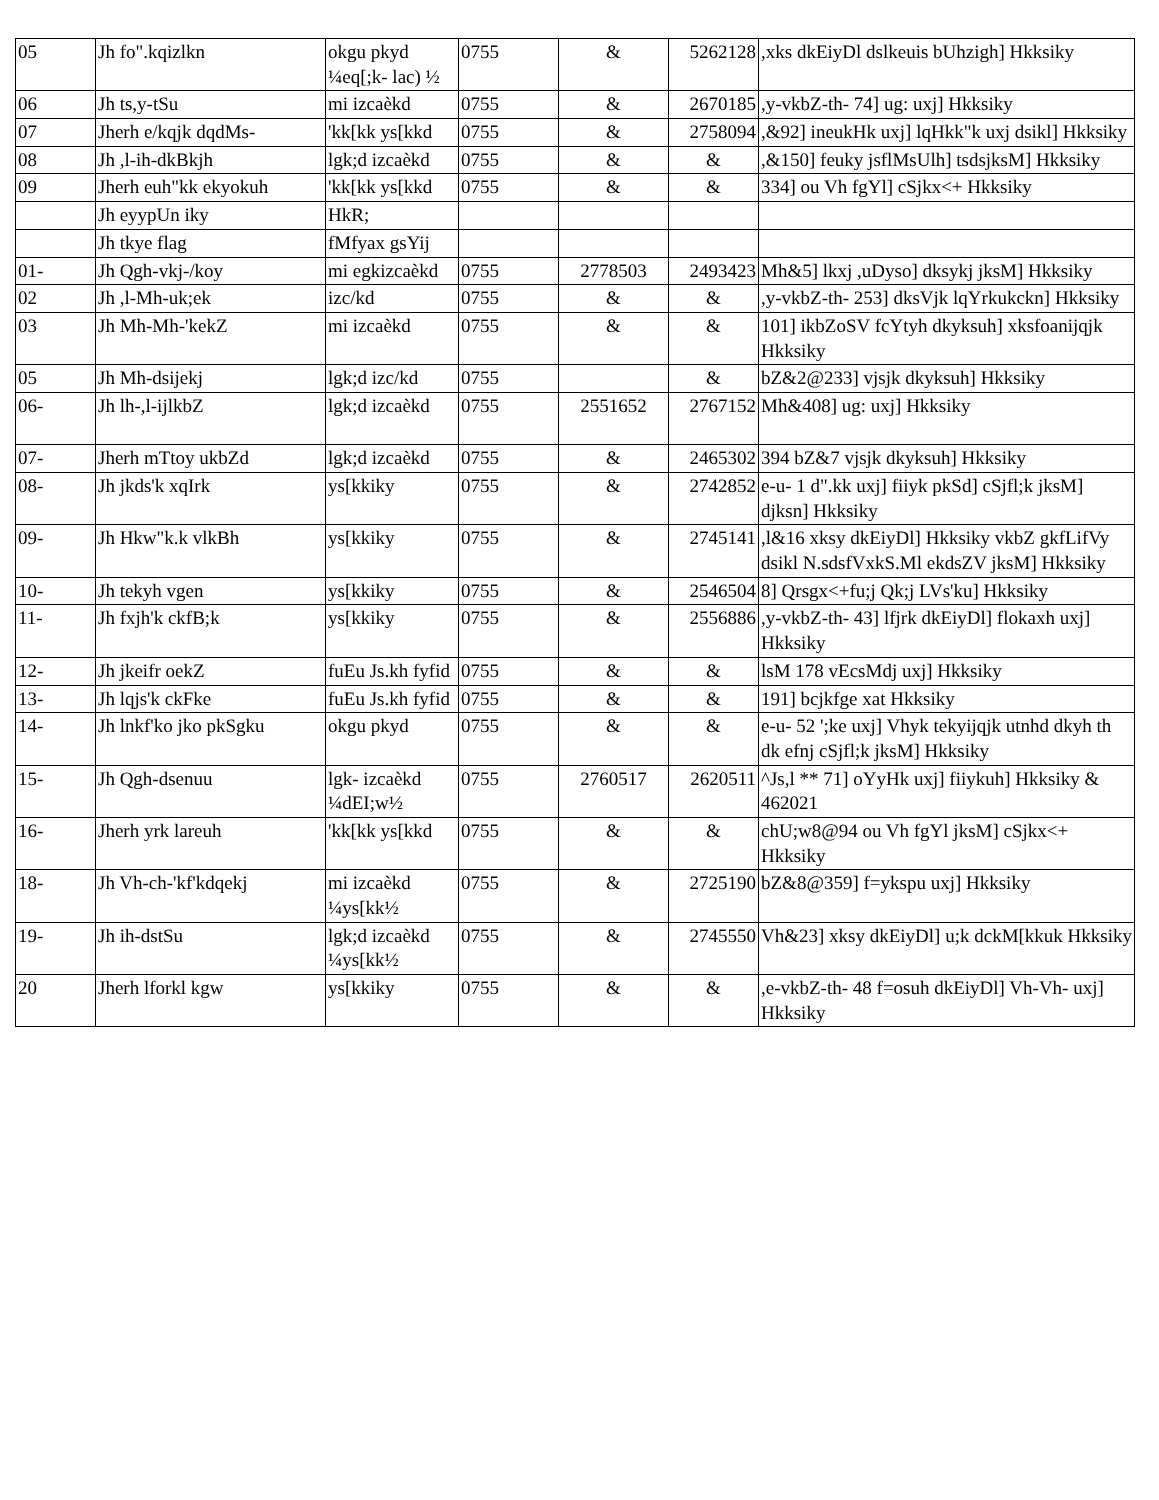| 05 | Jh fo".kqizlkn | okgu pkyd ¼eq[;k- lac) ½ | 0755 | & | 5262128 | ,xks dkEiyDl dslkeuis bUhzigh] Hkksiky |
| 06 | Jh ts,y-tSu | mi izcaèkd | 0755 | & | 2670185 | ,y-vkbZ-th- 74] ug: uxj] Hkksiky |
| 07 | Jherh e/kqjk dqdMs- | 'kk[kk ys[kkd | 0755 | & | 2758094 | ,&92] ineukHk uxj] lqHkk"k uxj dsikl] Hkksiky |
| 08 | Jh ,l-ih-dkBkjh | lgk;d izcaèkd | 0755 | & | & | ,&150] feuky jsflMsUlh] tsdsjksM] Hkksiky |
| 09 | Jherh euh"kk ekyokuh | 'kk[kk ys[kkd | 0755 | & | & | 334] ou Vh fgYl] cSjkx<+ Hkksiky |
| | Jh eyypUn iky | HkR; | | | | |
| | Jh tkye flag | fMfyax gsYij | | | | |
| 01- | Jh Qgh-vkj-/koy | mi egkizcaèkd | 0755 | 2778503 | 2493423 | Mh&5] lkxj ,uDyso] dksykj jksM] Hkksiky |
| 02 | Jh ,l-Mh-uk;ek | izc/kd | 0755 | & | & | ,y-vkbZ-th- 253] dksVjk lqYrkukckn] Hkksiky |
| 03 | Jh Mh-Mh-'kekZ | mi izcaèkd | 0755 | & | & | 101] ikbZoSV fcYtyh dkyksuh] xksfoanijqjk Hkksiky |
| 05 | Jh Mh-dsijekj | lgk;d izc/kd | 0755 | | & | bZ&2@233] vjsjk dkyksuh] Hkksiky |
| 06- | Jh lh-,l-ijlkbZ | lgk;d izcaèkd | 0755 | 2551652 | 2767152 | Mh&408] ug: uxj] Hkksiky |
| 07- | Jherh mTtoy ukbZd | lgk;d izcaèkd | 0755 | & | 2465302 | 394 bZ&7 vjsjk dkyksuh] Hkksiky |
| 08- | Jh jkds'k xqIrk | ys[kkiky | 0755 | & | 2742852 | e-u- 1 d".kk uxj] fiiyk pkSd] cSjfl;k jksM] djksn] Hkksiky |
| 09- | Jh Hkw"k.k vlkBh | ys[kkiky | 0755 | & | 2745141 | ,l&16 xksy dkEiyDl] Hkksiky vkbZ gkfLifVy dsikl N.sdsfVxkS.Ml ekdsZV jksM] Hkksiky |
| 10- | Jh tekyh vgen | ys[kkiky | 0755 | & | 2546504 | 8] Qrsgx<+fu;j Qk;j LVs'ku] Hkksiky |
| 11- | Jh fxjh'k ckfB;k | ys[kkiky | 0755 | & | 2556886 | ,y-vkbZ-th- 43] lfjrk dkEiyDl] flokaxh uxj] Hkksiky |
| 12- | Jh jkeifr oekZ | fuEu Js.kh fyfid | 0755 | & | & | lsM 178 vEcsMdj uxj] Hkksiky |
| 13- | Jh lqjs'k ckFke | fuEu Js.kh fyfid | 0755 | & | & | 191] bcjkfge xat Hkksiky |
| 14- | Jh lnkf'ko jko pkSgku | okgu pkyd | 0755 | & | & | e-u- 52 ';ke uxj] Vhyk tekyijqjk utnhd dkyh th dk efnj cSjfl;k jksM] Hkksiky |
| 15- | Jh Qgh-dsenuu | lgk- izcaèkd ¼dEI;w½ | 0755 | 2760517 | 2620511 | ^Js,l ** 71] oYyHk uxj] fiiykuh] Hkksiky & 462021 |
| 16- | Jherh yrk lareuh | 'kk[kk ys[kkd | 0755 | & | & | chU;w8@94 ou Vh fgYl jksM] cSjkx<+ Hkksiky |
| 18- | Jh Vh-ch-'kf'kdqekj | mi izcaèkd ¼ys[kk½ | 0755 | & | 2725190 | bZ&8@359] f=ykspu uxj] Hkksiky |
| 19- | Jh ih-dstSu | lgk;d izcaèkd ¼ys[kk½ | 0755 | & | 2745550 | Vh&23] xksy dkEiyDl] u;k dckM[kkuk Hkksiky |
| 20 | Jherh lforkl kgw | ys[kkiky | 0755 | & | & | ,e-vkbZ-th- 48 f=osuh dkEiyDl] Vh-Vh- uxj] Hkksiky |